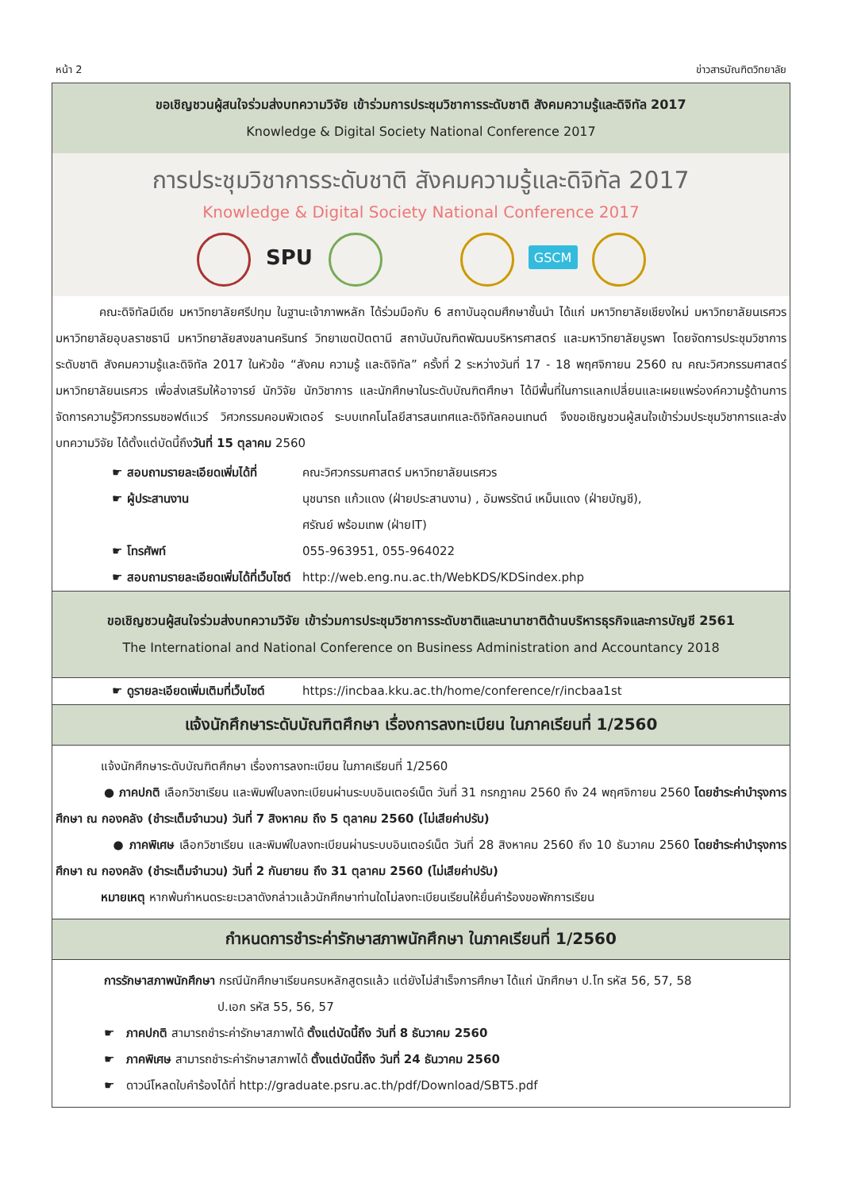หน้า 2 ข่าวสารบัณฑิตวิทยาลัย
ขอเชิญชวนผู้สนใจร่วมส่งบทความวิจัย เข้าร่วมการประชุมวิชาการระดับชาติ สังคมความรู้และดิจิทัล 2017
Knowledge & Digital Society National Conference 2017
การประชุมวิชาการระดับชาติ สังคมความรู้และดิจิทัล 2017
Knowledge & Digital Society National Conference 2017
SPU
GSCM
คณะดิจิทัลมีเดีย มหาวิทยาลัยศรีปทุม ในฐานะเจ้าภาพหลัก ได้ร่วมมือกับ 6 สถาบันอุดมศึกษาชั้นนำ ได้แก่ มหาวิทยาลัยเชียงใหม่ มหาวิทยาลัยนเรศวร มหาวิทยาลัยอุบลราชธานี มหาวิทยาลัยสงขลานครินทร์ วิทยาเขตปัตตานี สถาบันบัณฑิตพัฒนบริหารศาสตร์ และมหาวิทยาลัยบูรพา โดยจัดการประชุมวิชาการระดับชาติ สังคมความรู้และดิจิทัล 2017 ในหัวข้อ “สังคม ความรู้ และดิจิทัล” ครั้งที่ 2 ระหว่างวันที่ 17 - 18 พฤศจิกายน 2560 ณ คณะวิศวกรรมศาสตร์ มหาวิทยาลัยนเรศวร เพื่อส่งเสริมให้อาจารย์ นักวิจัย นักวิชาการ และนักศึกษาในระดับบัณฑิตศึกษา ได้มีพื้นที่ในการแลกเปลี่ยนและเผยแพร่องค์ความรู้ด้านการจัดการความรู้วิศวกรรมซอฟต์แวร์ วิศวกรรมคอมพิวเตอร์ ระบบเทคโนโลยีสารสนเทศและดิจิทัลคอนเทนต์ จึงขอเชิญชวนผู้สนใจเข้าร่วมประชุมวิชาการและส่งบทความวิจัย ได้ตั้งแต่บัดนี้ถึงวันที่ 15 ตุลาคม 2560
☛ สอบถามรายละเอียดเพิ่มได้ที่ คณะวิศวกรรมศาสตร์ มหาวิทยาลัยนเรศวร
☛ ผู้ประสานงาน นุชนารถ แก้วแดง (ฝ่ายประสานงาน) , อัมพรรัตน์ เหม็นแดง (ฝ่ายบัญชี),
ศรัณย์ พร้อมเทพ (ฝ่ายIT)
☛ โทรศัพท์ 055-963951, 055-964022
☛ สอบถามรายละเอียดเพิ่มได้ที่เว็บไซต์ http://web.eng.nu.ac.th/WebKDS/KDSindex.php
ขอเชิญชวนผู้สนใจร่วมส่งบทความวิจัย เข้าร่วมการประชุมวิชาการระดับชาติและนานาชาติด้านบริหารธุรกิจและการบัญชี 2561
The International and National Conference on Business Administration and Accountancy 2018
☛ ดูรายละเอียดเพิ่มเติมที่เว็บไซต์ https://incbaa.kku.ac.th/home/conference/r/incbaa1st
แจ้งนักศึกษาระดับบัณฑิตศึกษา เรื่องการลงทะเบียน ในภาคเรียนที่ 1/2560
แจ้งนักศึกษาระดับบัณฑิตศึกษา เรื่องการลงทะเบียน ในภาคเรียนที่ 1/2560
● ภาคปกติ เลือกวิชาเรียน และพิมพ์ใบลงทะเบียนผ่านระบบอินเตอร์เน็ต วันที่ 31 กรกฎาคม 2560 ถึง 24 พฤศจิกายน 2560 โดยชำระค่าบำรุงการศึกษา ณ กองคลัง (ชำระเต็มจำนวน) วันที่ 7 สิงหาคม ถึง 5 ตุลาคม 2560 (ไม่เสียค่าปรับ)
● ภาคพิเศษ เลือกวิชาเรียน และพิมพ์ใบลงทะเบียนผ่านระบบอินเตอร์เน็ต วันที่ 28 สิงหาคม 2560 ถึง 10 ธันวาคม 2560 โดยชำระค่าบำรุงการศึกษา ณ กองคลัง (ชำระเต็มจำนวน) วันที่ 2 กันยายน ถึง 31 ตุลาคม 2560 (ไม่เสียค่าปรับ)
หมายเหตุ หากพ้นกำหนดระยะเวลาดังกล่าวแล้วนักศึกษาท่านใดไม่ลงทะเบียนเรียนให้ยื่นคำร้องขอพักการเรียน
กำหนดการชำระค่ารักษาสภาพนักศึกษา ในภาคเรียนที่ 1/2560
การรักษาสภาพนักศึกษา กรณีนักศึกษาเรียนครบหลักสูตรแล้ว แต่ยังไม่สำเร็จการศึกษา ได้แก่ นักศึกษา ป.โท รหัส 56, 57, 58
ป.เอก รหัส 55, 56, 57
☛ ภาคปกติ สามารถชำระค่ารักษาสภาพได้ ตั้งแต่บัดนี้ถึง วันที่ 8 ธันวาคม 2560
☛ ภาคพิเศษ สามารถชำระค่ารักษาสภาพได้ ตั้งแต่บัดนี้ถึง วันที่ 24 ธันวาคม 2560
☛ ดาวน์โหลดใบคำร้องได้ที่ http://graduate.psru.ac.th/pdf/Download/SBT5.pdf